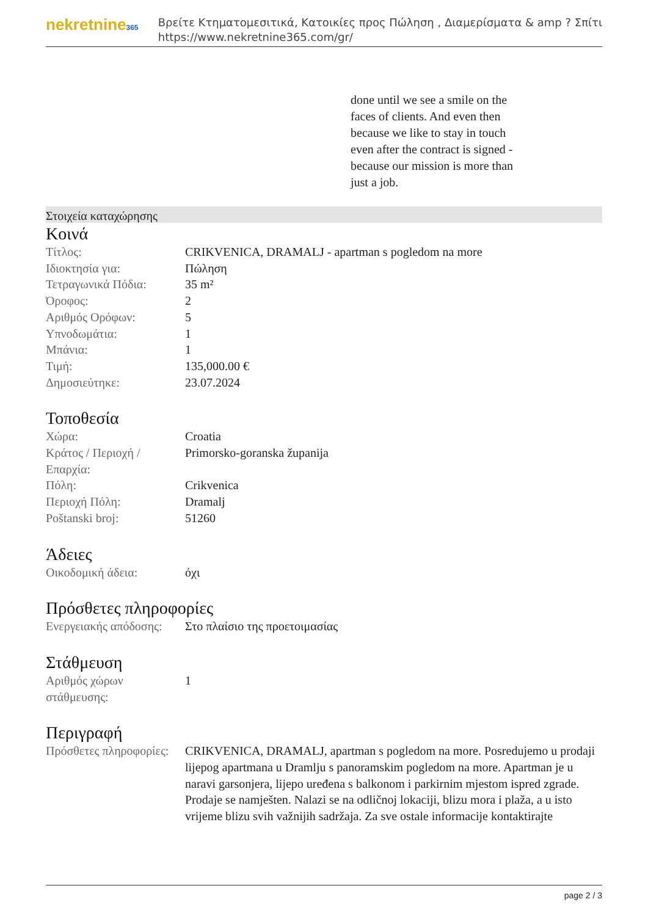nekretnine365
Βρείτε Κτηματομεσιτικά, Κατοικίες προς Πώληση , Διαμερίσματα & amp ? Σπίτι
https://www.nekretnine365.com/gr/
done until we see a smile on the faces of clients. And even then because we like to stay in touch even after the contract is signed - because our mission is more than just a job.
Στοιχεία καταχώρησης
Κοινά
| Τίτλος: | CRIKVENICA, DRAMALJ - apartman s pogledom na more |
| Ιδιοκτησία για: | Πώληση |
| Τετραγωνικά Πόδια: | 35 m² |
| Όροφος: | 2 |
| Αριθμός Ορόφων: | 5 |
| Υπνοδωμάτια: | 1 |
| Μπάνια: | 1 |
| Τιμή: | 135,000.00 € |
| Δημοσιεύτηκε: | 23.07.2024 |
Τοποθεσία
| Χώρα: | Croatia |
| Κράτος / Περιοχή / Επαρχία: | Primorsko-goranska županija |
| Πόλη: | Crikvenica |
| Περιοχή Πόλη: | Dramalj |
| Poštanski broj: | 51260 |
Άδειες
| Οικοδομική άδεια: | όχι |
Πρόσθετες πληροφορίες
| Ενεργειακής απόδοσης: | Στο πλαίσιο της προετοιμασίας |
Στάθμευση
| Αριθμός χώρων στάθμευσης: | 1 |
Περιγραφή
| Πρόσθετες πληροφορίες: | CRIKVENICA, DRAMALJ, apartman s pogledom na more. Posredujemo u prodaji lijepog apartmana u Dramlju s panoramskim pogledom na more. Apartman je u naravi garsonjera, lijepo uređena s balkonom i parkirnim mjestom ispred zgrade. Prodaje se namješten. Nalazi se na odličnoj lokaciji, blizu mora i plaža, a u isto vrijeme blizu svih važnijih sadržaja. Za sve ostale informacije kontaktirajte |
page 2 / 3